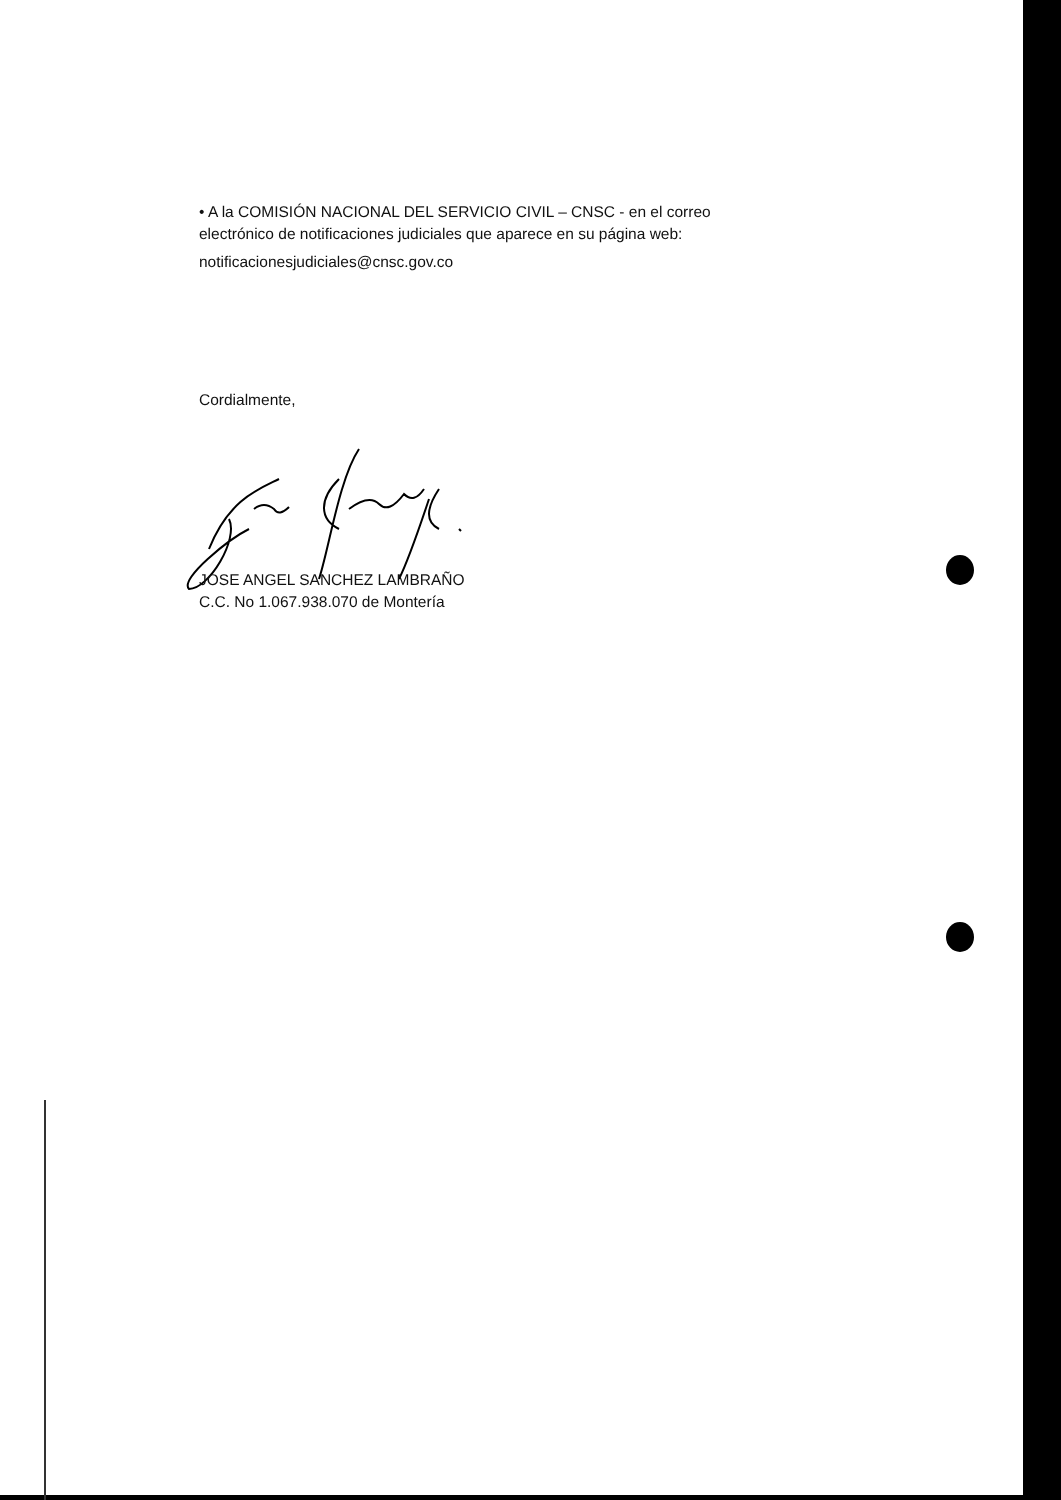• A la COMISIÓN NACIONAL DEL SERVICIO CIVIL – CNSC - en el correo
electrónico de notificaciones judiciales que aparece en su página web:
notificacionesjudiciales@cnsc.gov.co
Cordialmente,
JOSE ANGEL SANCHEZ LAMBRAÑO
C.C. No 1.067.938.070 de Montería